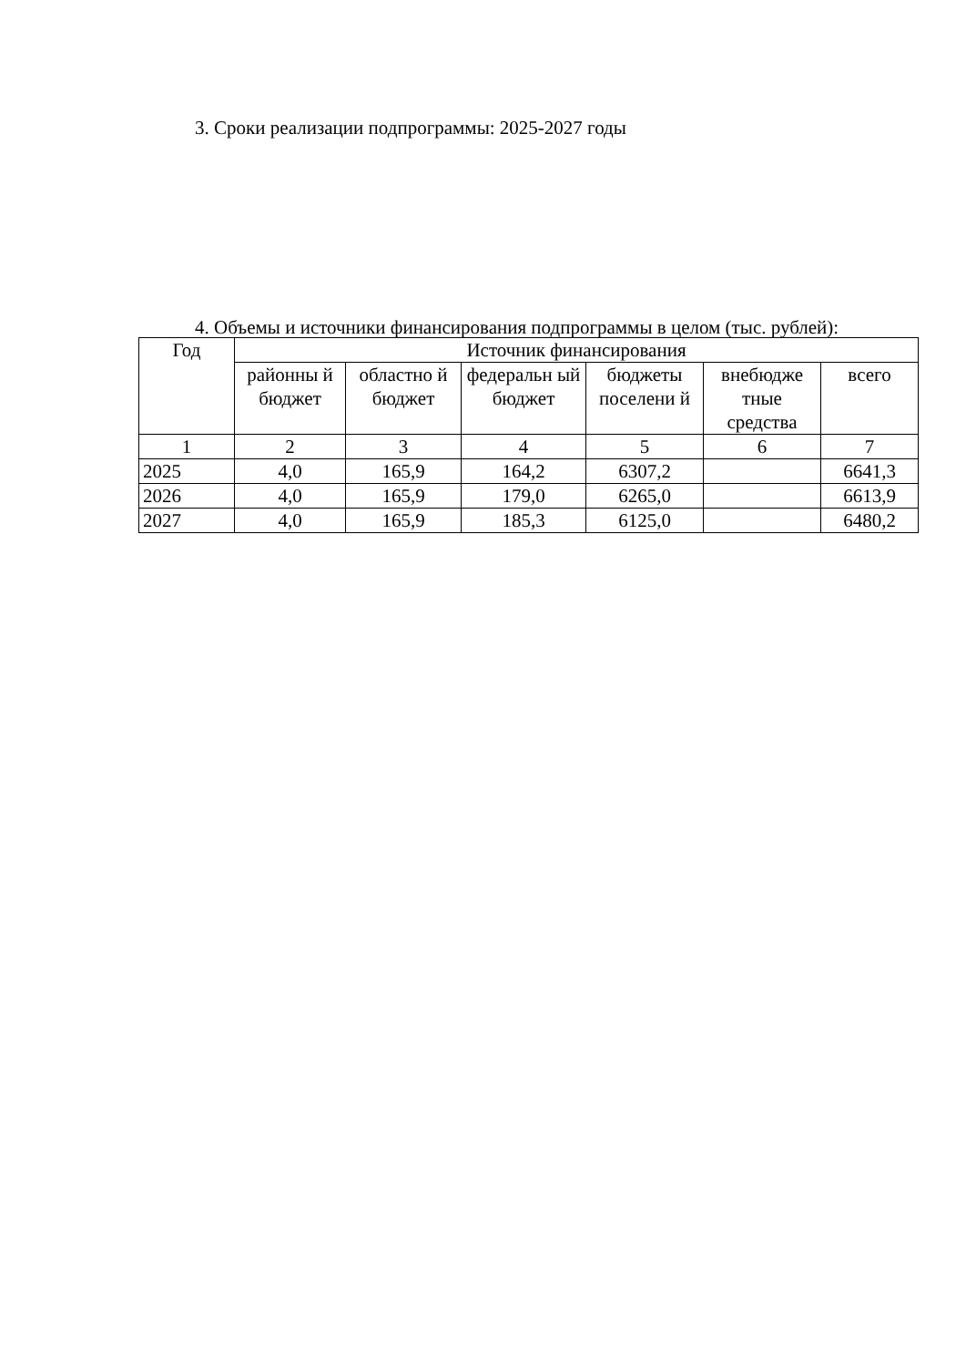3. Сроки реализации подпрограммы: 2025-2027 годы
4. Объемы и источники финансирования подпрограммы в целом (тыс. рублей):
| Год | Источник финансирования | | | | | |
| | районны й бюджет | областно й бюджет | федеральн ый бюджет | бюджеты поселени й | внебюдже тные средства | всего |
| 1 | 2 | 3 | 4 | 5 | 6 | 7 |
| 2025 | 4,0 | 165,9 | 164,2 | 6307,2 | | 6641,3 |
| 2026 | 4,0 | 165,9 | 179,0 | 6265,0 | | 6613,9 |
| 2027 | 4,0 | 165,9 | 185,3 | 6125,0 | | 6480,2 |